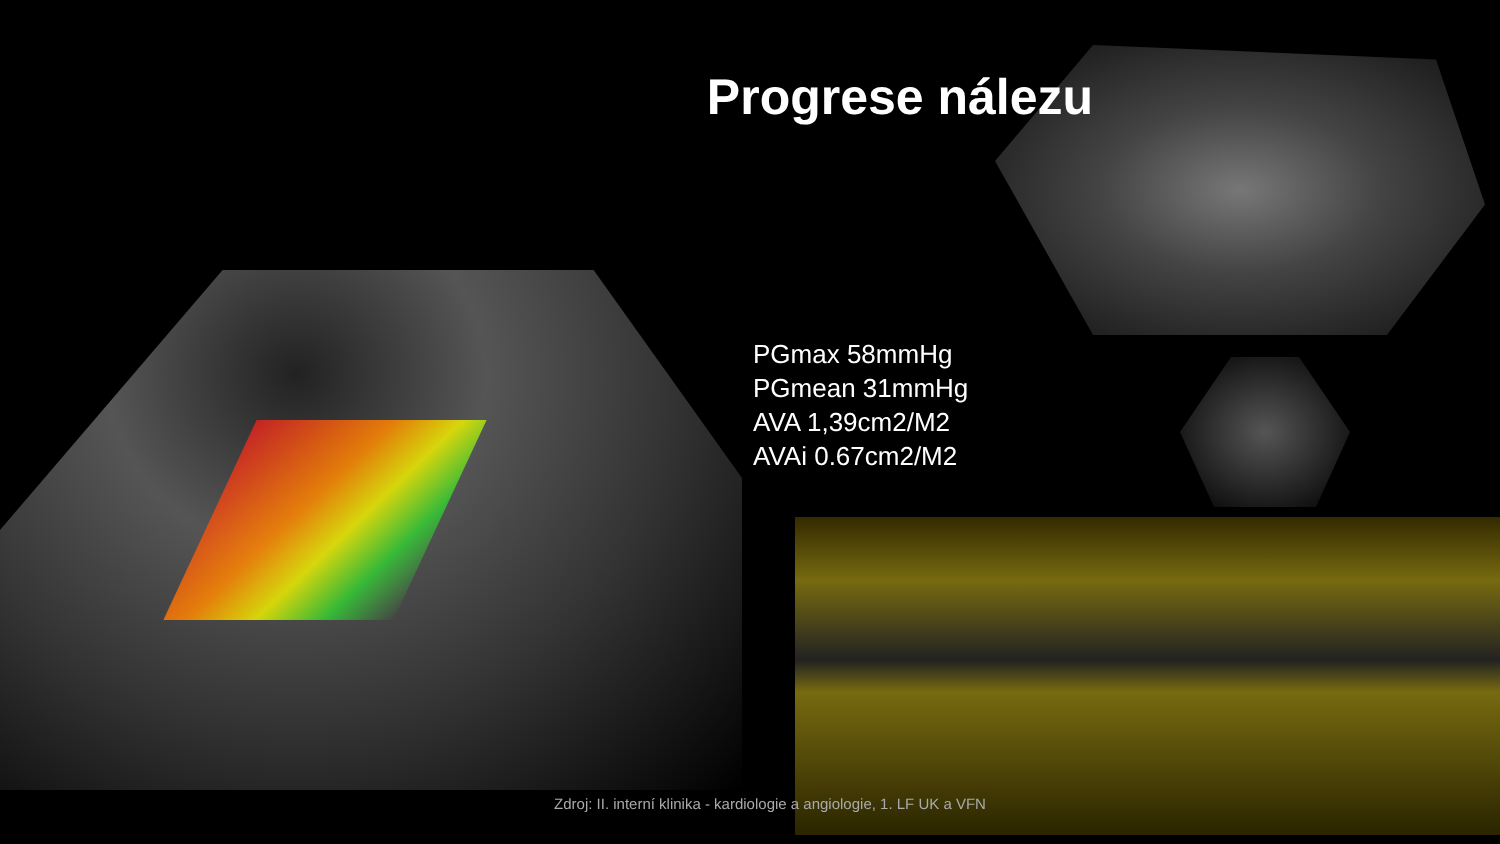Progrese nálezu
PGmax 58mmHg
PGmean 31mmHg
AVA 1,39cm2/M2
AVAi 0.67cm2/M2
Zdroj: II. interní klinika - kardiologie a angiologie, 1. LF UK a VFN